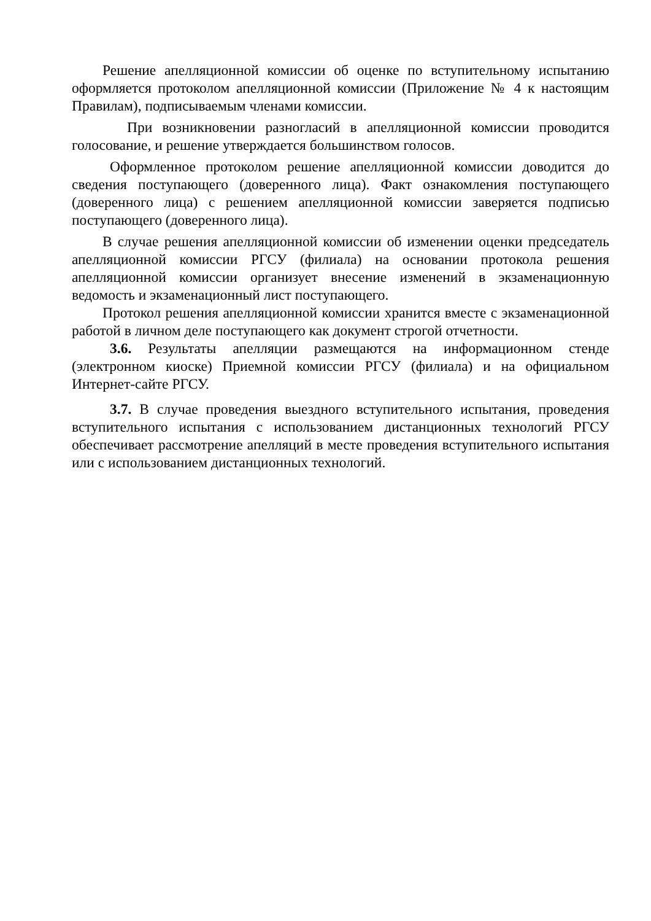Решение апелляционной комиссии об оценке по вступительному испытанию оформляется протоколом апелляционной комиссии (Приложение № 4 к настоящим Правилам), подписываемым членами комиссии.
При возникновении разногласий в апелляционной комиссии проводится голосование, и решение утверждается большинством голосов.
Оформленное протоколом решение апелляционной комиссии доводится до сведения поступающего (доверенного лица). Факт ознакомления поступающего (доверенного лица) с решением апелляционной комиссии заверяется подписью поступающего (доверенного лица).
В случае решения апелляционной комиссии об изменении оценки председатель апелляционной комиссии РГСУ (филиала) на основании протокола решения апелляционной комиссии организует внесение изменений в экзаменационную ведомость и экзаменационный лист поступающего.
Протокол решения апелляционной комиссии хранится вместе с экзаменационной работой в личном деле поступающего как документ строгой отчетности.
3.6. Результаты апелляции размещаются на информационном стенде (электронном киоске) Приемной комиссии РГСУ (филиала) и на официальном Интернет-сайте РГСУ.
3.7. В случае проведения выездного вступительного испытания, проведения вступительного испытания с использованием дистанционных технологий РГСУ обеспечивает рассмотрение апелляций в месте проведения вступительного испытания или с использованием дистанционных технологий.